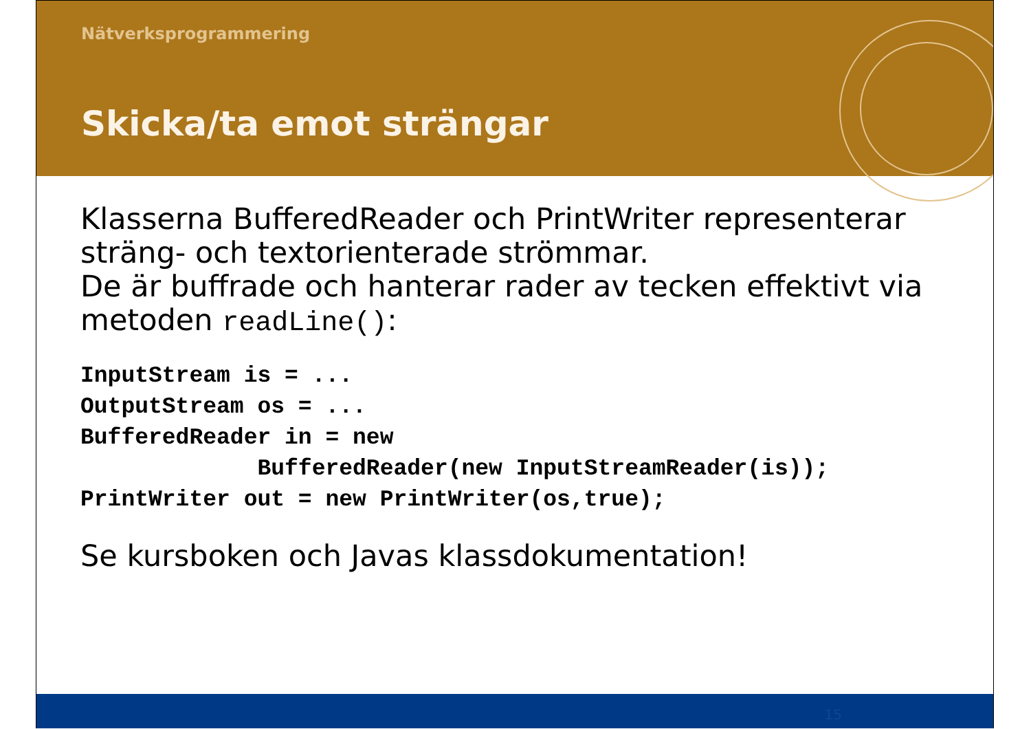Nätverksprogrammering
Skicka/ta emot strängar
Klasserna BufferedReader och PrintWriter representerar sträng- och textorienterade strömmar.
De är buffrade och hanterar rader av tecken effektivt via metoden readLine():
InputStream is = ...
OutputStream os = ...
BufferedReader in = new
             BufferedReader(new InputStreamReader(is));
PrintWriter out = new PrintWriter(os,true);
Se kursboken och Javas klassdokumentation!
15